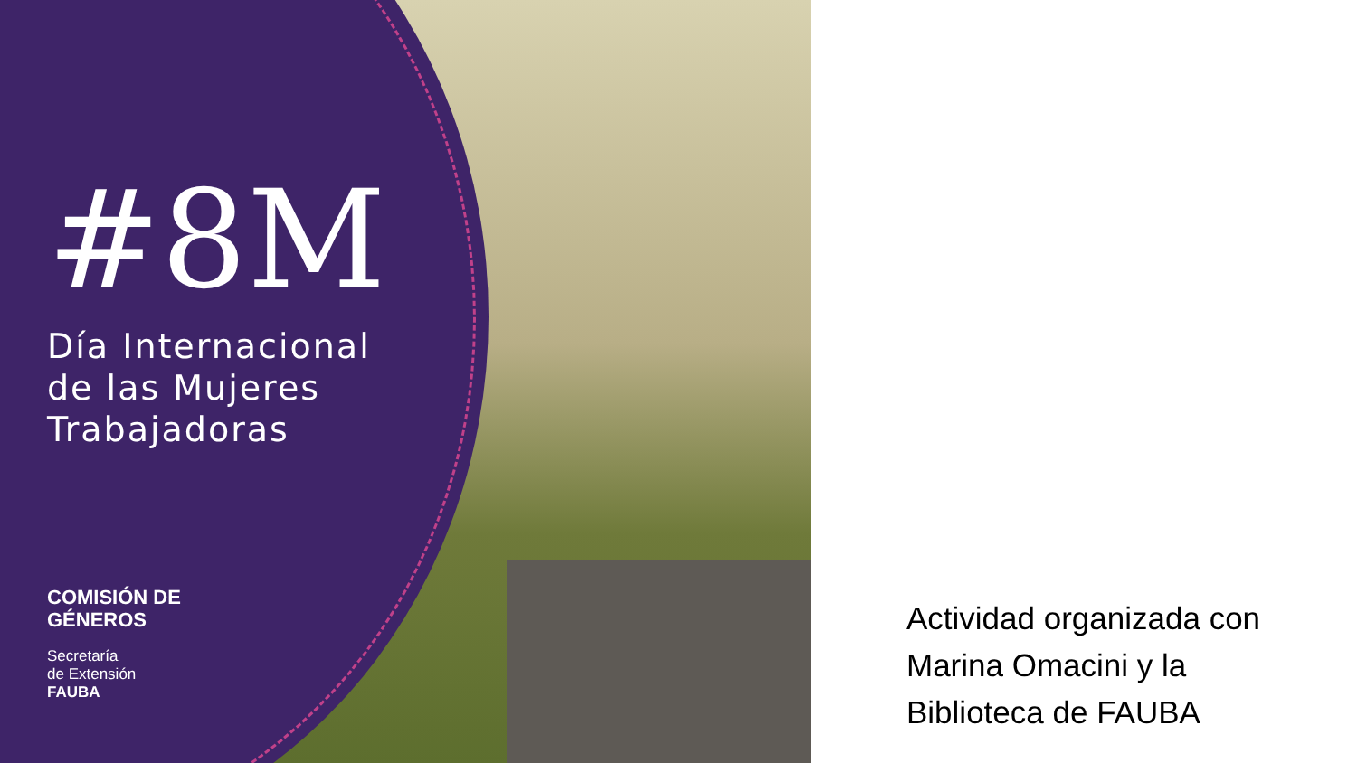#8M
Día Internacional
de las Mujeres
Trabajadoras
COMISIÓN DE
GÉNEROS
Secretaría
de Extensión
FAUBA
Actividad organizada con
Marina Omacini y la
Biblioteca de FAUBA